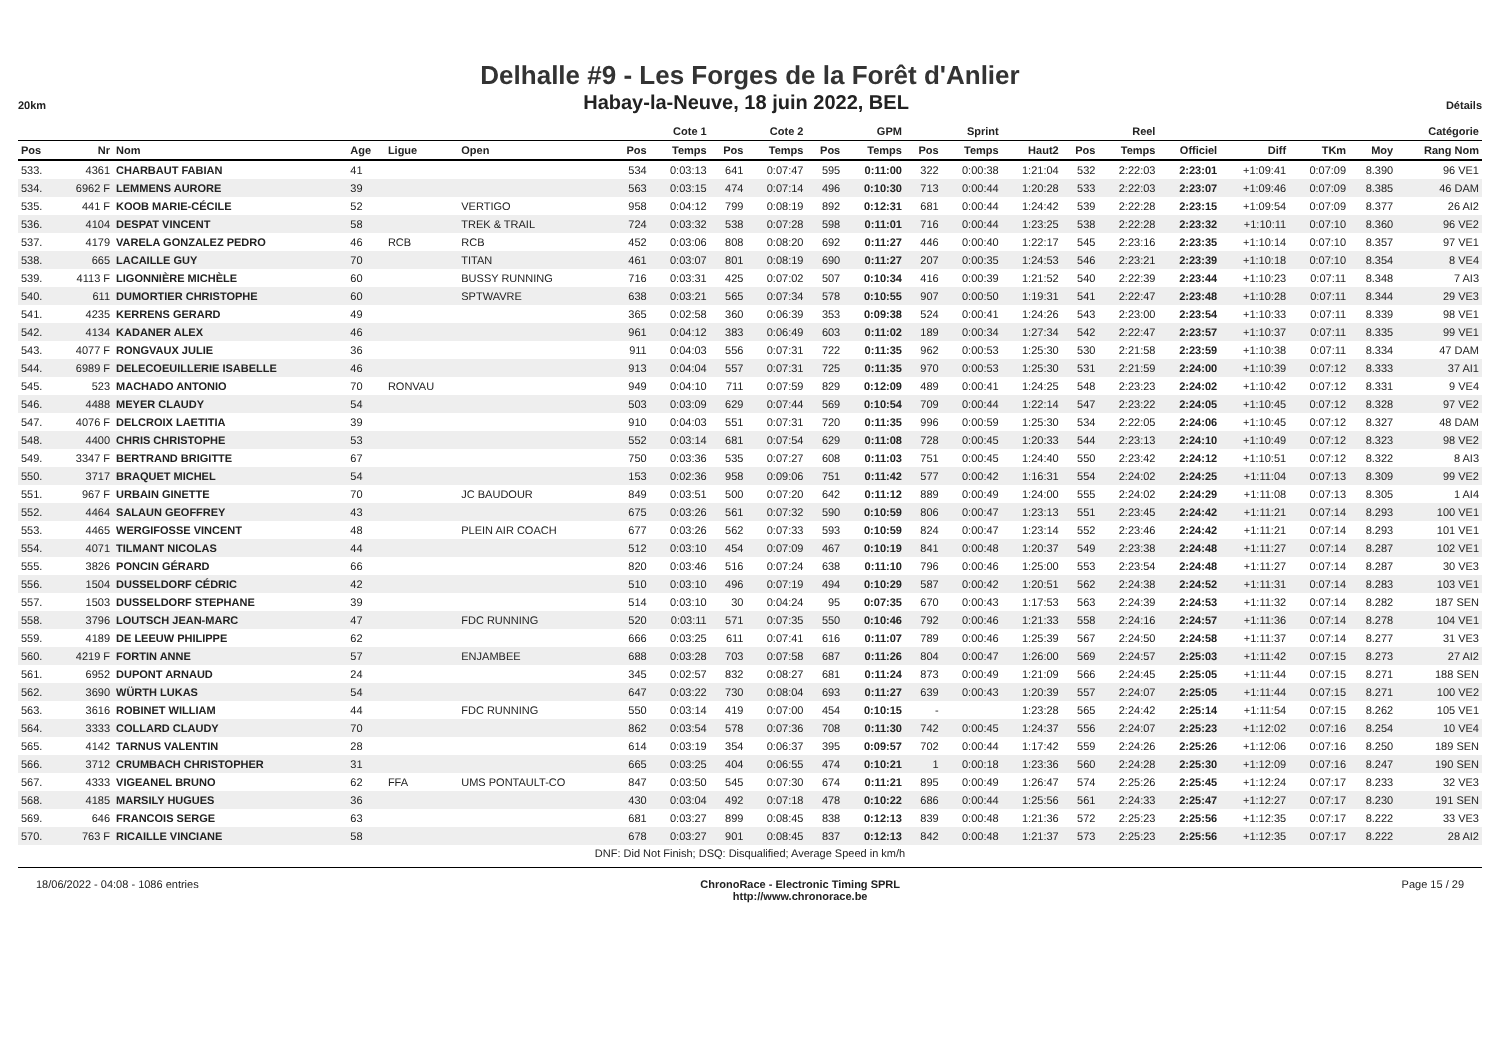Delhalle #9 - Les Forges de la Forêt d'Anlier
20km Habay-la-Neuve, 18 juin 2022, BEL Détails
| | | | | | | Cote 1 | | Cote 2 | | GPM | | Sprint | | | Reel | | | | | | Catégorie |
| --- | --- | --- | --- | --- | --- | --- | --- | --- | --- | --- | --- | --- | --- | --- | --- | --- | --- | --- | --- | --- | --- |
| Pos | Nr | Nom | Age | Ligue | Open | Pos | Temps | Pos | Temps | Pos | Temps | Pos | Temps | Haut2 | Pos | Temps | Officiel | Diff | TKm | Moy | Rang Nom |
| 533. | 4361 | CHARBAUT FABIAN | 41 | | | 534 | 0:03:13 | 641 | 0:07:47 | 595 | 0:11:00 | 322 | 0:00:38 | 1:21:04 | 532 | 2:22:03 | 2:23:01 | +1:09:41 | 0:07:09 | 8.390 | 96 VE1 |
| 534. | 6962 F | LEMMENS AURORE | 39 | | | 563 | 0:03:15 | 474 | 0:07:14 | 496 | 0:10:30 | 713 | 0:00:44 | 1:20:28 | 533 | 2:22:03 | 2:23:07 | +1:09:46 | 0:07:09 | 8.385 | 46 DAM |
| 535. | 441 F | KOOB MARIE-CÉCILE | 52 | | VERTIGO | 958 | 0:04:12 | 799 | 0:08:19 | 892 | 0:12:31 | 681 | 0:00:44 | 1:24:42 | 539 | 2:22:28 | 2:23:15 | +1:09:54 | 0:07:09 | 8.377 | 26 AI2 |
| 536. | 4104 | DESPAT VINCENT | 58 | | TREK & TRAIL | 724 | 0:03:32 | 538 | 0:07:28 | 598 | 0:11:01 | 716 | 0:00:44 | 1:23:25 | 538 | 2:22:28 | 2:23:32 | +1:10:11 | 0:07:10 | 8.360 | 96 VE2 |
| 537. | 4179 | VARELA GONZALEZ PEDRO | 46 | RCB | RCB | 452 | 0:03:06 | 808 | 0:08:20 | 692 | 0:11:27 | 446 | 0:00:40 | 1:22:17 | 545 | 2:23:16 | 2:23:35 | +1:10:14 | 0:07:10 | 8.357 | 97 VE1 |
| 538. | 665 | LACAILLE GUY | 70 | | TITAN | 461 | 0:03:07 | 801 | 0:08:19 | 690 | 0:11:27 | 207 | 0:00:35 | 1:24:53 | 546 | 2:23:21 | 2:23:39 | +1:10:18 | 0:07:10 | 8.354 | 8 VE4 |
| 539. | 4113 F | LIGONNIÈRE MICHÈLE | 60 | | BUSSY RUNNING | 716 | 0:03:31 | 425 | 0:07:02 | 507 | 0:10:34 | 416 | 0:00:39 | 1:21:52 | 540 | 2:22:39 | 2:23:44 | +1:10:23 | 0:07:11 | 8.348 | 7 AI3 |
| 540. | 611 | DUMORTIER CHRISTOPHE | 60 | | SPTWAVRE | 638 | 0:03:21 | 565 | 0:07:34 | 578 | 0:10:55 | 907 | 0:00:50 | 1:19:31 | 541 | 2:22:47 | 2:23:48 | +1:10:28 | 0:07:11 | 8.344 | 29 VE3 |
| 541. | 4235 | KERRENS GERARD | 49 | | | 365 | 0:02:58 | 360 | 0:06:39 | 353 | 0:09:38 | 524 | 0:00:41 | 1:24:26 | 543 | 2:23:00 | 2:23:54 | +1:10:33 | 0:07:11 | 8.339 | 98 VE1 |
| 542. | 4134 | KADANER ALEX | 46 | | | 961 | 0:04:12 | 383 | 0:06:49 | 603 | 0:11:02 | 189 | 0:00:34 | 1:27:34 | 542 | 2:22:47 | 2:23:57 | +1:10:37 | 0:07:11 | 8.335 | 99 VE1 |
| 543. | 4077 F | RONGVAUX JULIE | 36 | | | 911 | 0:04:03 | 556 | 0:07:31 | 722 | 0:11:35 | 962 | 0:00:53 | 1:25:30 | 530 | 2:21:58 | 2:23:59 | +1:10:38 | 0:07:11 | 8.334 | 47 DAM |
| 544. | 6989 F | DELECOEUILLERIE ISABELLE | 46 | | | 913 | 0:04:04 | 557 | 0:07:31 | 725 | 0:11:35 | 970 | 0:00:53 | 1:25:30 | 531 | 2:21:59 | 2:24:00 | +1:10:39 | 0:07:12 | 8.333 | 37 AI1 |
| 545. | 523 | MACHADO ANTONIO | 70 | RONVAU | | 949 | 0:04:10 | 711 | 0:07:59 | 829 | 0:12:09 | 489 | 0:00:41 | 1:24:25 | 548 | 2:23:23 | 2:24:02 | +1:10:42 | 0:07:12 | 8.331 | 9 VE4 |
| 546. | 4488 | MEYER CLAUDY | 54 | | | 503 | 0:03:09 | 629 | 0:07:44 | 569 | 0:10:54 | 709 | 0:00:44 | 1:22:14 | 547 | 2:23:22 | 2:24:05 | +1:10:45 | 0:07:12 | 8.328 | 97 VE2 |
| 547. | 4076 F | DELCROIX LAETITIA | 39 | | | 910 | 0:04:03 | 551 | 0:07:31 | 720 | 0:11:35 | 996 | 0:00:59 | 1:25:30 | 534 | 2:22:05 | 2:24:06 | +1:10:45 | 0:07:12 | 8.327 | 48 DAM |
| 548. | 4400 | CHRIS CHRISTOPHE | 53 | | | 552 | 0:03:14 | 681 | 0:07:54 | 629 | 0:11:08 | 728 | 0:00:45 | 1:20:33 | 544 | 2:23:13 | 2:24:10 | +1:10:49 | 0:07:12 | 8.323 | 98 VE2 |
| 549. | 3347 F | BERTRAND BRIGITTE | 67 | | | 750 | 0:03:36 | 535 | 0:07:27 | 608 | 0:11:03 | 751 | 0:00:45 | 1:24:40 | 550 | 2:23:42 | 2:24:12 | +1:10:51 | 0:07:12 | 8.322 | 8 AI3 |
| 550. | 3717 | BRAQUET MICHEL | 54 | | | 153 | 0:02:36 | 958 | 0:09:06 | 751 | 0:11:42 | 577 | 0:00:42 | 1:16:31 | 554 | 2:24:02 | 2:24:25 | +1:11:04 | 0:07:13 | 8.309 | 99 VE2 |
| 551. | 967 F | URBAIN GINETTE | 70 | | JC BAUDOUR | 849 | 0:03:51 | 500 | 0:07:20 | 642 | 0:11:12 | 889 | 0:00:49 | 1:24:00 | 555 | 2:24:02 | 2:24:29 | +1:11:08 | 0:07:13 | 8.305 | 1 AI4 |
| 552. | 4464 | SALAUN GEOFFREY | 43 | | | 675 | 0:03:26 | 561 | 0:07:32 | 590 | 0:10:59 | 806 | 0:00:47 | 1:23:13 | 551 | 2:23:45 | 2:24:42 | +1:11:21 | 0:07:14 | 8.293 | 100 VE1 |
| 553. | 4465 | WERGIFOSSE VINCENT | 48 | | PLEIN AIR COACH | 677 | 0:03:26 | 562 | 0:07:33 | 593 | 0:10:59 | 824 | 0:00:47 | 1:23:14 | 552 | 2:23:46 | 2:24:42 | +1:11:21 | 0:07:14 | 8.293 | 101 VE1 |
| 554. | 4071 | TILMANT NICOLAS | 44 | | | 512 | 0:03:10 | 454 | 0:07:09 | 467 | 0:10:19 | 841 | 0:00:48 | 1:20:37 | 549 | 2:23:38 | 2:24:48 | +1:11:27 | 0:07:14 | 8.287 | 102 VE1 |
| 555. | 3826 | PONCIN GÉRARD | 66 | | | 820 | 0:03:46 | 516 | 0:07:24 | 638 | 0:11:10 | 796 | 0:00:46 | 1:25:00 | 553 | 2:23:54 | 2:24:48 | +1:11:27 | 0:07:14 | 8.287 | 30 VE3 |
| 556. | 1504 | DUSSELDORF CÉDRIC | 42 | | | 510 | 0:03:10 | 496 | 0:07:19 | 494 | 0:10:29 | 587 | 0:00:42 | 1:20:51 | 562 | 2:24:38 | 2:24:52 | +1:11:31 | 0:07:14 | 8.283 | 103 VE1 |
| 557. | 1503 | DUSSELDORF STEPHANE | 39 | | | 514 | 0:03:10 | 30 | 0:04:24 | 95 | 0:07:35 | 670 | 0:00:43 | 1:17:53 | 563 | 2:24:39 | 2:24:53 | +1:11:32 | 0:07:14 | 8.282 | 187 SEN |
| 558. | 3796 | LOUTSCH JEAN-MARC | 47 | | FDC RUNNING | 520 | 0:03:11 | 571 | 0:07:35 | 550 | 0:10:46 | 792 | 0:00:46 | 1:21:33 | 558 | 2:24:16 | 2:24:57 | +1:11:36 | 0:07:14 | 8.278 | 104 VE1 |
| 559. | 4189 | DE LEEUW PHILIPPE | 62 | | | 666 | 0:03:25 | 611 | 0:07:41 | 616 | 0:11:07 | 789 | 0:00:46 | 1:25:39 | 567 | 2:24:50 | 2:24:58 | +1:11:37 | 0:07:14 | 8.277 | 31 VE3 |
| 560. | 4219 F | FORTIN ANNE | 57 | | ENJAMBEE | 688 | 0:03:28 | 703 | 0:07:58 | 687 | 0:11:26 | 804 | 0:00:47 | 1:26:00 | 569 | 2:24:57 | 2:25:03 | +1:11:42 | 0:07:15 | 8.273 | 27 AI2 |
| 561. | 6952 | DUPONT ARNAUD | 24 | | | 345 | 0:02:57 | 832 | 0:08:27 | 681 | 0:11:24 | 873 | 0:00:49 | 1:21:09 | 566 | 2:24:45 | 2:25:05 | +1:11:44 | 0:07:15 | 8.271 | 188 SEN |
| 562. | 3690 | WÜRTH LUKAS | 54 | | | 647 | 0:03:22 | 730 | 0:08:04 | 693 | 0:11:27 | 639 | 0:00:43 | 1:20:39 | 557 | 2:24:07 | 2:25:05 | +1:11:44 | 0:07:15 | 8.271 | 100 VE2 |
| 563. | 3616 | ROBINET WILLIAM | 44 | | FDC RUNNING | 550 | 0:03:14 | 419 | 0:07:00 | 454 | 0:10:15 | - | | 1:23:28 | 565 | 2:24:42 | 2:25:14 | +1:11:54 | 0:07:15 | 8.262 | 105 VE1 |
| 564. | 3333 | COLLARD CLAUDY | 70 | | | 862 | 0:03:54 | 578 | 0:07:36 | 708 | 0:11:30 | 742 | 0:00:45 | 1:24:37 | 556 | 2:24:07 | 2:25:23 | +1:12:02 | 0:07:16 | 8.254 | 10 VE4 |
| 565. | 4142 | TARNUS VALENTIN | 28 | | | 614 | 0:03:19 | 354 | 0:06:37 | 395 | 0:09:57 | 702 | 0:00:44 | 1:17:42 | 559 | 2:24:26 | 2:25:26 | +1:12:06 | 0:07:16 | 8.250 | 189 SEN |
| 566. | 3712 | CRUMBACH CHRISTOPHER | 31 | | | 665 | 0:03:25 | 404 | 0:06:55 | 474 | 0:10:21 | 1 | 0:00:18 | 1:23:36 | 560 | 2:24:28 | 2:25:30 | +1:12:09 | 0:07:16 | 8.247 | 190 SEN |
| 567. | 4333 | VIGEANEL BRUNO | 62 | FFA | UMS PONTAULT-CO | 847 | 0:03:50 | 545 | 0:07:30 | 674 | 0:11:21 | 895 | 0:00:49 | 1:26:47 | 574 | 2:25:26 | 2:25:45 | +1:12:24 | 0:07:17 | 8.233 | 32 VE3 |
| 568. | 4185 | MARSILY HUGUES | 36 | | | 430 | 0:03:04 | 492 | 0:07:18 | 478 | 0:10:22 | 686 | 0:00:44 | 1:25:56 | 561 | 2:24:33 | 2:25:47 | +1:12:27 | 0:07:17 | 8.230 | 191 SEN |
| 569. | 646 | FRANCOIS SERGE | 63 | | | 681 | 0:03:27 | 899 | 0:08:45 | 838 | 0:12:13 | 839 | 0:00:48 | 1:21:36 | 572 | 2:25:23 | 2:25:56 | +1:12:35 | 0:07:17 | 8.222 | 33 VE3 |
| 570. | 763 F | RICAILLE VINCIANE | 58 | | | 678 | 0:03:27 | 901 | 0:08:45 | 837 | 0:12:13 | 842 | 0:00:48 | 1:21:37 | 573 | 2:25:23 | 2:25:56 | +1:12:35 | 0:07:17 | 8.222 | 28 AI2 |
DNF: Did Not Finish; DSQ: Disqualified; Average Speed in km/h
18/06/2022 - 04:08 - 1086 entries ChronoRace - Electronic Timing SPRL
http://www.chronorace.be Page 15 / 29